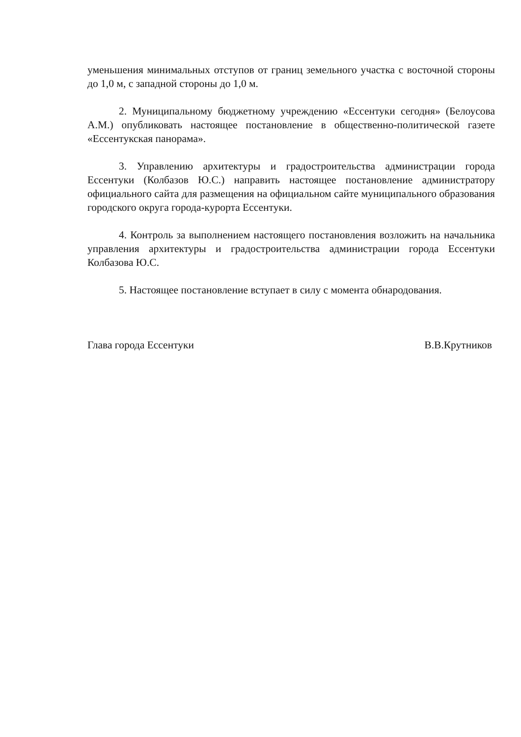уменьшения минимальных отступов от границ земельного участка с восточной стороны до 1,0 м, с западной стороны до 1,0 м.
2. Муниципальному бюджетному учреждению «Ессентуки сегодня» (Белоусова А.М.) опубликовать настоящее постановление в общественно-политической газете «Ессентукская панорама».
3. Управлению архитектуры и градостроительства администрации города Ессентуки (Колбазов Ю.С.) направить настоящее постановление администратору официального сайта для размещения на официальном сайте муниципального образования городского округа города-курорта Ессентуки.
4. Контроль за выполнением настоящего постановления возложить на начальника управления архитектуры и градостроительства администрации города Ессентуки Колбазова Ю.С.
5. Настоящее постановление вступает в силу с момента обнародования.
Глава города Ессентуки В.В.Крутников